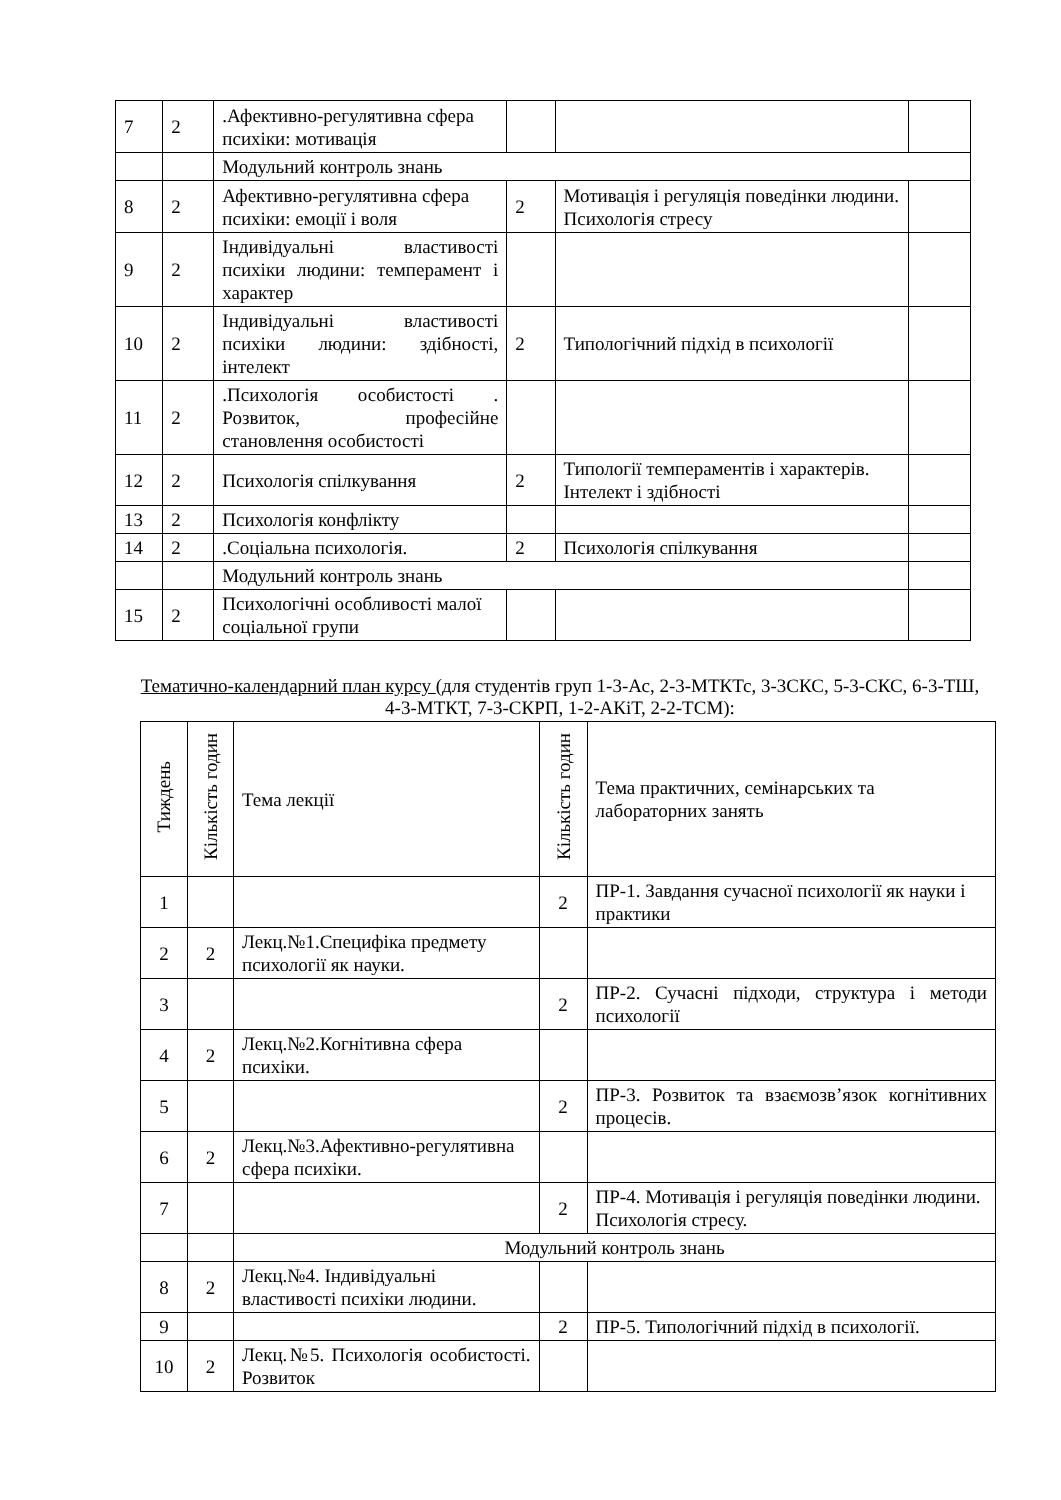| 7 | 2 | .Афективно-регулятивна сфера психіки: мотивація | | | |
| | | Модульний контроль знань | | | |
| 8 | 2 | Афективно-регулятивна сфера психіки: емоції і воля | 2 | Мотивація і регуляція поведінки людини. Психологія стресу | |
| 9 | 2 | Індивідуальні властивості психіки людини: темперамент і характер | | | |
| 10 | 2 | Індивідуальні властивості психіки людини: здібності, інтелект | 2 | Типологічний підхід в психології | |
| 11 | 2 | .Психологія особистості . Розвиток, професійне становлення особистості | | | |
| 12 | 2 | Психологія спілкування | 2 | Типології темпераментів і характерів. Інтелект і здібності | |
| 13 | 2 | Психологія конфлікту | | | |
| 14 | 2 | .Соціальна психологія. | 2 | Психологія спілкування | |
| | | Модульний контроль знань | | | |
| 15 | 2 | Психологічні особливості малої соціальної групи | | | |
Тематично-календарний план курсу (для студентів груп 1-3-Ас, 2-3-МТКТс, 3-3СКС, 5-3-СКС, 6-3-ТШ, 4-3-МТКТ, 7-3-СКРП, 1-2-АКіТ, 2-2-ТСМ):
| Тиждень | Кількість годин | Тема лекції | Кількість годин | Тема практичних, семінарських та лабораторних занять |
| --- | --- | --- | --- | --- |
| 1 | | | 2 | ПР-1. Завдання сучасної психології як науки і практики |
| 2 | 2 | Лекц.№1.Специфіка предмету психології як науки. | | |
| 3 | | | 2 | ПР-2. Сучасні підходи, структура і методи психології |
| 4 | 2 | Лекц.№2.Когнітивна сфера психіки. | | |
| 5 | | | 2 | ПР-3. Розвиток та взаємозв’язок когнітивних процесів. |
| 6 | 2 | Лекц.№3.Афективно-регулятивна сфера психіки. | | |
| 7 | | | 2 | ПР-4. Мотивація і регуляція поведінки людини. Психологія стресу. |
| | | Модульний контроль знань | | |
| 8 | 2 | Лекц.№4. Індивідуальні властивості психіки людини. | | |
| 9 | | | 2 | ПР-5. Типологічний підхід в психології. |
| 10 | 2 | Лекц.№5. Психологія особистості. Розвиток | | |